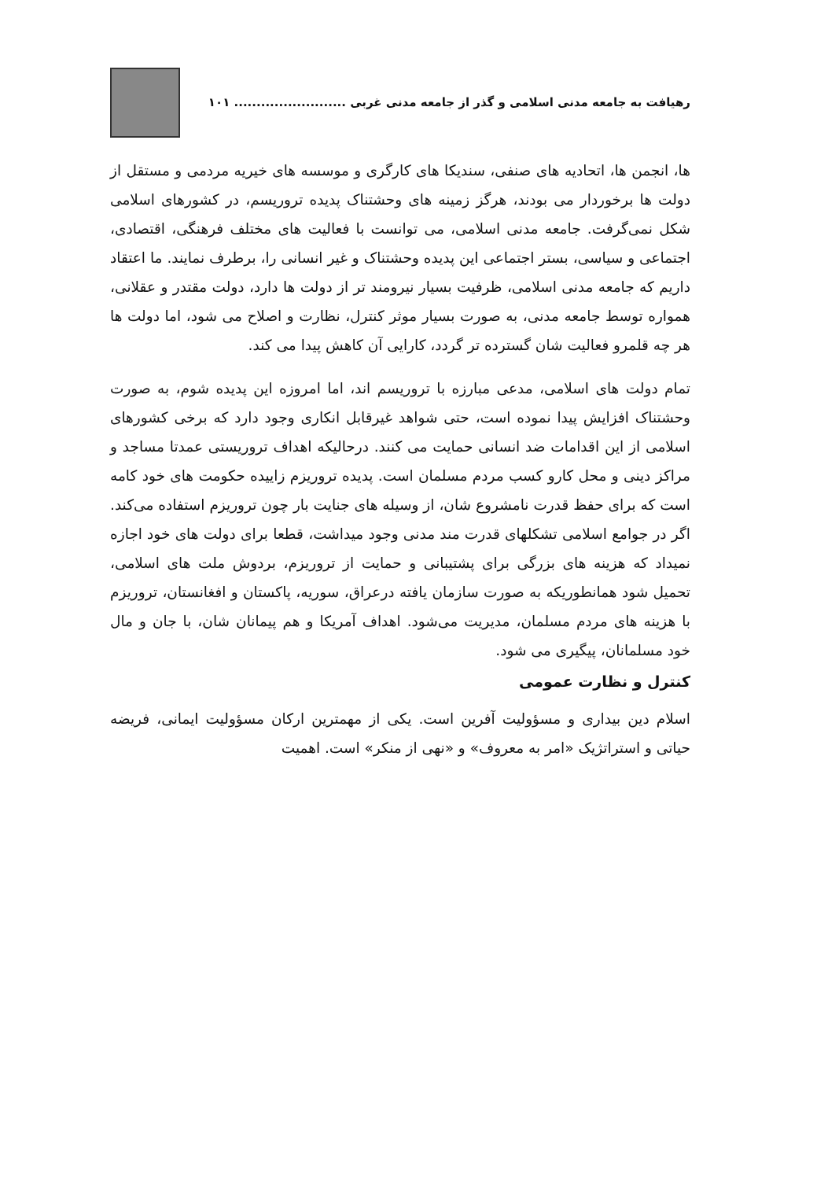رهیافت به جامعه مدنی اسلامی و گذر از جامعه مدنی غربی ......................... ۱۰۱
ها، انجمن ها، اتحادیه های صنفی، سندیکا های کارگری و موسسه های خیریه مردمی و مستقل از دولت ها برخوردار می بودند، هرگز زمینه های وحشتناک پدیده تروریسم، در کشورهای اسلامی شکل نمی‌گرفت. جامعه مدنی اسلامی، می توانست با فعالیت های مختلف فرهنگی، اقتصادی، اجتماعی و سیاسی، بستر اجتماعی این پدیده وحشتناک و غیر انسانی را، برطرف نمایند. ما اعتقاد داریم که جامعه مدنی اسلامی، ظرفیت بسیار نیرومند تر از دولت ها دارد، دولت مقتدر و عقلانی، همواره توسط جامعه مدنی، به صورت بسیار موثر کنترل، نظارت و اصلاح می شود، اما دولت ها هر چه قلمرو فعالیت شان گسترده تر گردد، کارایی آن کاهش پیدا می کند.
تمام دولت های اسلامی، مدعی مبارزه با تروریسم اند، اما امروزه این پدیده شوم، به صورت وحشتناک افزایش پیدا نموده است، حتی شواهد غیرقابل انکاری وجود دارد که برخی کشورهای اسلامی از این اقدامات ضد انسانی حمایت می کنند. درحالیکه اهداف تروریستی عمدتا مساجد و مراکز دینی و محل کارو کسب مردم مسلمان است. پدیده تروریزم زاییده حکومت های خود کامه است که برای حفظ قدرت نامشروع شان، از وسیله های جنایت بار چون تروریزم استفاده می‌کند. اگر در جوامع اسلامی تشکلهای قدرت مند مدنی وجود میداشت، قطعا برای دولت های خود اجازه نمیداد که هزینه های بزرگی برای پشتیبانی و حمایت از تروریزم، بردوش ملت های اسلامی، تحمیل شود همانطوریکه به صورت سازمان یافته درعراق، سوریه، پاکستان و افغانستان، تروریزم با هزینه های مردم مسلمان، مدیریت می‌شود. اهداف آمریکا و هم پیمانان شان، با جان و مال خود مسلمانان، پیگیری می شود.
کنترل و نظارت عمومی
اسلام دین بیداری و مسؤولیت آفرین است. یکی از مهمترین ارکان مسؤولیت ایمانی، فریضه حیاتی و استراتژیک «امر به معروف» و «نهی از منکر» است. اهمیت